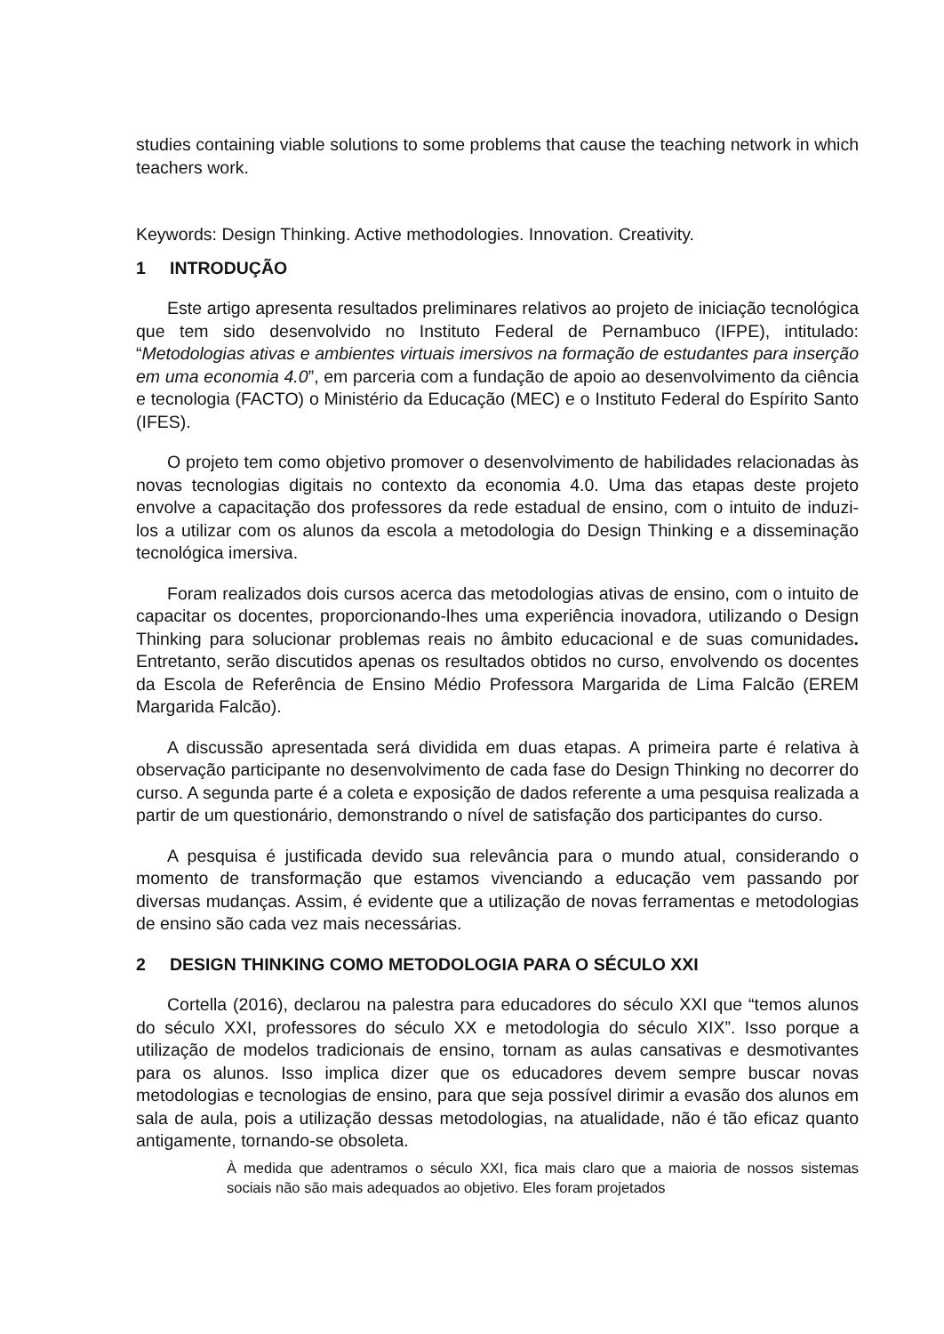studies containing viable solutions to some problems that cause the teaching network in which teachers work.
Keywords: Design Thinking. Active methodologies. Innovation. Creativity.
1 INTRODUÇÃO
Este artigo apresenta resultados preliminares relativos ao projeto de iniciação tecnológica que tem sido desenvolvido no Instituto Federal de Pernambuco (IFPE), intitulado: “Metodologias ativas e ambientes virtuais imersivos na formação de estudantes para inserção em uma economia 4.0”, em parceria com a fundação de apoio ao desenvolvimento da ciência e tecnologia (FACTO) o Ministério da Educação (MEC) e o Instituto Federal do Espírito Santo (IFES).
O projeto tem como objetivo promover o desenvolvimento de habilidades relacionadas às novas tecnologias digitais no contexto da economia 4.0. Uma das etapas deste projeto envolve a capacitação dos professores da rede estadual de ensino, com o intuito de induzi-los a utilizar com os alunos da escola a metodologia do Design Thinking e a disseminação tecnológica imersiva.
Foram realizados dois cursos acerca das metodologias ativas de ensino, com o intuito de capacitar os docentes, proporcionando-lhes uma experiência inovadora, utilizando o Design Thinking para solucionar problemas reais no âmbito educacional e de suas comunidades. Entretanto, serão discutidos apenas os resultados obtidos no curso, envolvendo os docentes da Escola de Referência de Ensino Médio Professora Margarida de Lima Falcão (EREM Margarida Falcão).
A discussão apresentada será dividida em duas etapas. A primeira parte é relativa à observação participante no desenvolvimento de cada fase do Design Thinking no decorrer do curso. A segunda parte é a coleta e exposição de dados referente a uma pesquisa realizada a partir de um questionário, demonstrando o nível de satisfação dos participantes do curso.
A pesquisa é justificada devido sua relevância para o mundo atual, considerando o momento de transformação que estamos vivenciando a educação vem passando por diversas mudanças. Assim, é evidente que a utilização de novas ferramentas e metodologias de ensino são cada vez mais necessárias.
2 DESIGN THINKING COMO METODOLOGIA PARA O SÉCULO XXI
Cortella (2016), declarou na palestra para educadores do século XXI que “temos alunos do século XXI, professores do século XX e metodologia do século XIX”. Isso porque a utilização de modelos tradicionais de ensino, tornam as aulas cansativas e desmotivantes para os alunos. Isso implica dizer que os educadores devem sempre buscar novas metodologias e tecnologias de ensino, para que seja possível dirimir a evasão dos alunos em sala de aula, pois a utilização dessas metodologias, na atualidade, não é tão eficaz quanto antigamente, tornando-se obsoleta.
À medida que adentramos o século XXI, fica mais claro que a maioria de nossos sistemas sociais não são mais adequados ao objetivo. Eles foram projetados